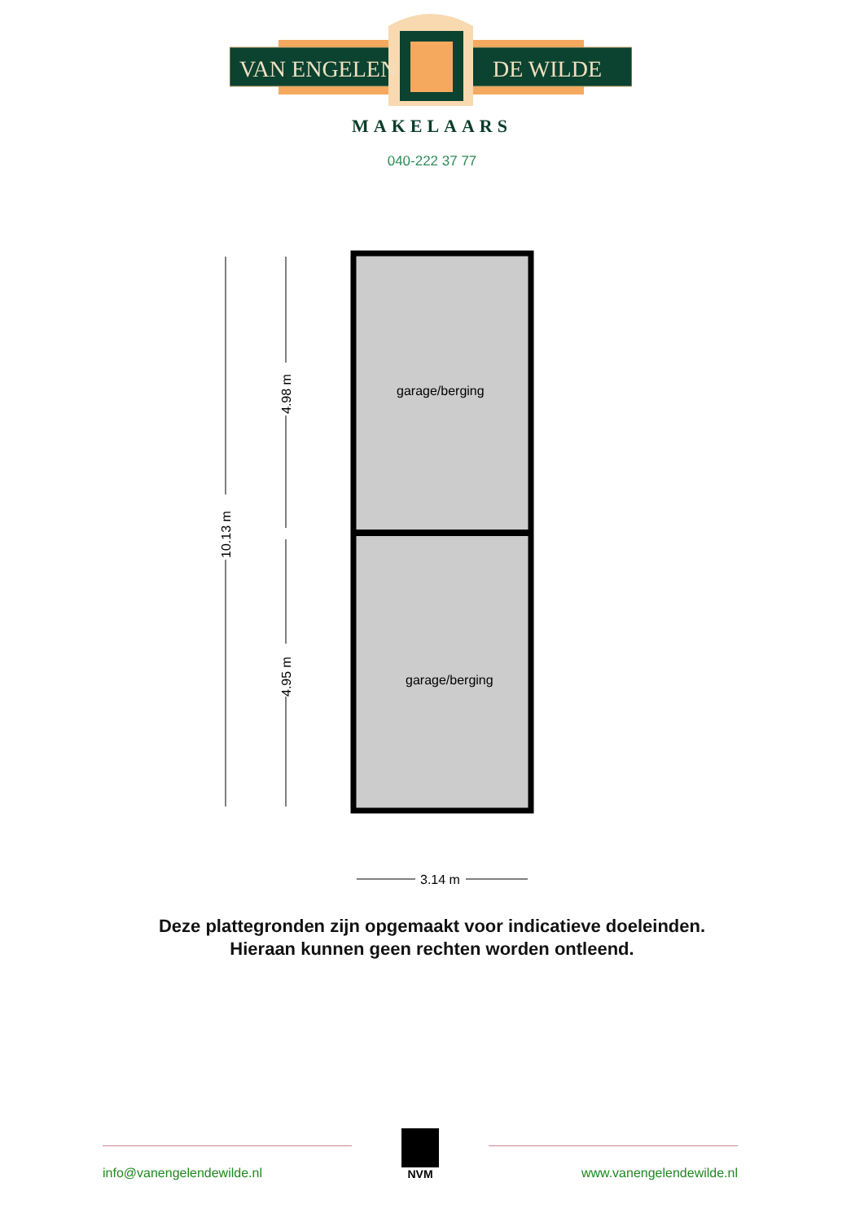VAN ENGELEN
DE WILDE
MAKELAARS
040-222 37 77
10.13 m
4.98 m
4.95 m
garage/berging
garage/berging
3.14 m
Deze plattegronden zijn opgemaakt voor indicatieve doeleinden.
Hieraan kunnen geen rechten worden ontleend.
info@vanengelendewilde.nl
NVM
www.vanengelendewilde.nl